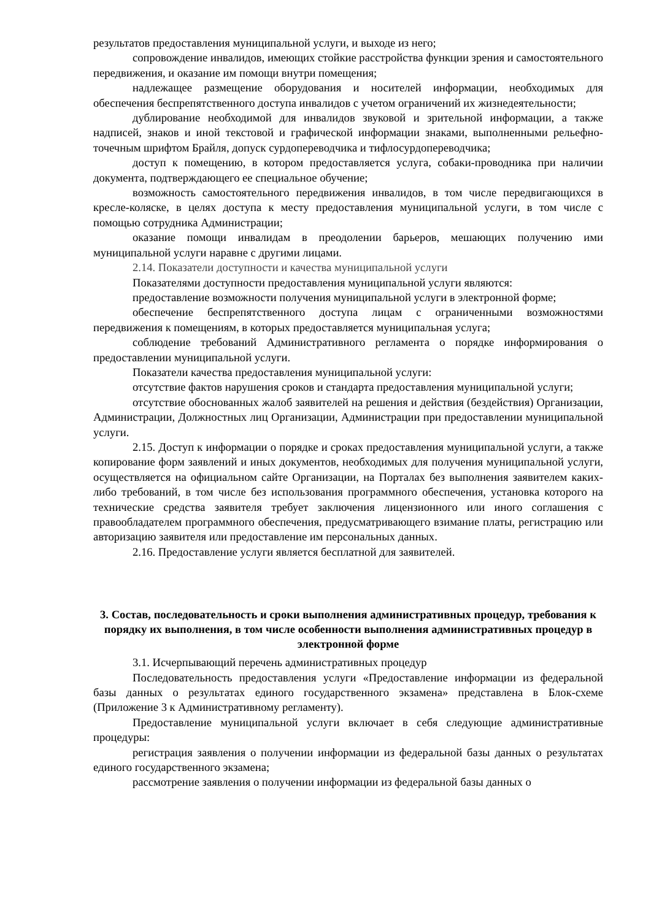результатов предоставления муниципальной услуги, и выходе из него;
сопровождение инвалидов, имеющих стойкие расстройства функции зрения и самостоятельного передвижения, и оказание им помощи внутри помещения;
надлежащее размещение оборудования и носителей информации, необходимых для обеспечения беспрепятственного доступа инвалидов с учетом ограничений их жизнедеятельности;
дублирование необходимой для инвалидов звуковой и зрительной информации, а также надписей, знаков и иной текстовой и графической информации знаками, выполненными рельефно-точечным шрифтом Брайля, допуск сурдопереводчика и тифлосурдопереводчика;
доступ к помещению, в котором предоставляется услуга, собаки-проводника при наличии документа, подтверждающего ее специальное обучение;
возможность самостоятельного передвижения инвалидов, в том числе передвигающихся в кресле-коляске, в целях доступа к месту предоставления муниципальной услуги, в том числе с помощью сотрудника Администрации;
оказание помощи инвалидам в преодолении барьеров, мешающих получению ими муниципальной услуги наравне с другими лицами.
2.14. Показатели доступности и качества муниципальной услуги
Показателями доступности предоставления муниципальной услуги являются:
предоставление возможности получения муниципальной услуги в электронной форме;
обеспечение беспрепятственного доступа лицам с ограниченными возможностями передвижения к помещениям, в которых предоставляется муниципальная услуга;
соблюдение требований Административного регламента о порядке информирования о предоставлении муниципальной услуги.
Показатели качества предоставления муниципальной услуги:
отсутствие фактов нарушения сроков и стандарта предоставления муниципальной услуги;
отсутствие обоснованных жалоб заявителей на решения и действия (бездействия) Организации, Администрации, Должностных лиц Организации, Администрации при предоставлении муниципальной услуги.
2.15. Доступ к информации о порядке и сроках предоставления муниципальной услуги, а также копирование форм заявлений и иных документов, необходимых для получения муниципальной услуги, осуществляется на официальном сайте Организации, на Порталах без выполнения заявителем каких-либо требований, в том числе без использования программного обеспечения, установка которого на технические средства заявителя требует заключения лицензионного или иного соглашения с правообладателем программного обеспечения, предусматривающего взимание платы, регистрацию или авторизацию заявителя или предоставление им персональных данных.
2.16. Предоставление услуги является бесплатной для заявителей.
3. Состав, последовательность и сроки выполнения административных процедур, требования к порядку их выполнения, в том числе особенности выполнения административных процедур в электронной форме
3.1. Исчерпывающий перечень административных процедур
Последовательность предоставления услуги «Предоставление информации из федеральной базы данных о результатах единого государственного экзамена» представлена в Блок-схеме (Приложение 3 к Административному регламенту).
Предоставление муниципальной услуги включает в себя следующие административные процедуры:
регистрация заявления о получении информации из федеральной базы данных о результатах единого государственного экзамена;
рассмотрение заявления о получении информации из федеральной базы данных о